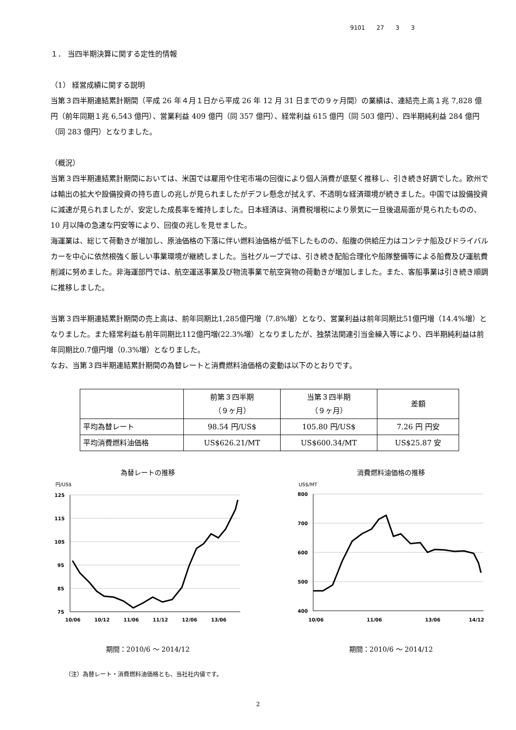9101 27 3 3
１． 当四半期決算に関する定性的情報
（1） 経営成績に関する説明
当第３四半期連結累計期間（平成 26 年４月１日から平成 26 年 12 月 31 日までの９ヶ月間）の業績は、連結売上高１兆 7,828 億円（前年同期１兆 6,543 億円）、営業利益 409 億円（同 357 億円）、経常利益 615 億円（同 503 億円）、四半期純利益 284 億円（同 283 億円）となりました。
（概況）
当第３四半期連結累計期間においては、米国では雇用や住宅市場の回復により個人消費が底堅く推移し、引き続き好調でした。欧州では輸出の拡大や設備投資の持ち直しの兆しが見られましたがデフレ懸念が拭えず、不透明な経済環境が続きました。中国では設備投資に減速が見られましたが、安定した成長率を維持しました。日本経済は、消費税増税により景気に一旦後退局面が見られたものの、10 月以降の急速な円安等により、回復の兆しを見せました。
海運業は、総じて荷動きが増加し、原油価格の下落に伴い燃料油価格が低下したものの、船腹の供給圧力はコンテナ船及びドライバルカーを中心に依然根強く厳しい事業環境が継続しました。当社グループでは、引き続き配船合理化や船隊整備等による船費及び運航費削減に努めました。非海運部門では、航空運送事業及び物流事業で航空貨物の荷動きが増加しました。また、客船事業は引き続き順調に推移しました。
当第３四半期連結累計期間の売上高は、前年同期比1,285億円増（7.8%増）となり、営業利益は前年同期比51億円増（14.4%増）となりました。また経常利益も前年同期比112億円増(22.3%増）となりましたが、独禁法関連引当金繰入等により、四半期純利益は前年同期比0.7億円増（0.3%増）となりました。
なお、当第３四半期連結累計期間の為替レートと消費燃料油価格の変動は以下のとおりです。
| | 前第３四半期 （９ヶ月） | 当第３四半期 （９ヶ月） | 差額 |
| --- | --- | --- | --- |
| 平均為替レート | 98.54 円/US$ | 105.80 円/US$ | 7.26 円 円安 |
| 平均消費燃料油価格 | US$626.21/MT | US$600.34/MT | US$25.87 安 |
為替レートの推移
円/US$
125
115
105
95
85
75
10/06
10/12
11/06
11/12
12/06
13/06
期間：2010/6 ～ 2014/12
消費燃料油価格の推移
US$/MT
800
700
600
500
400
10/06
11/06
13/06
14/12
期間：2010/6 ～ 2014/12
（注）為替レート・消費燃料油価格とも、当社社内値です。
2